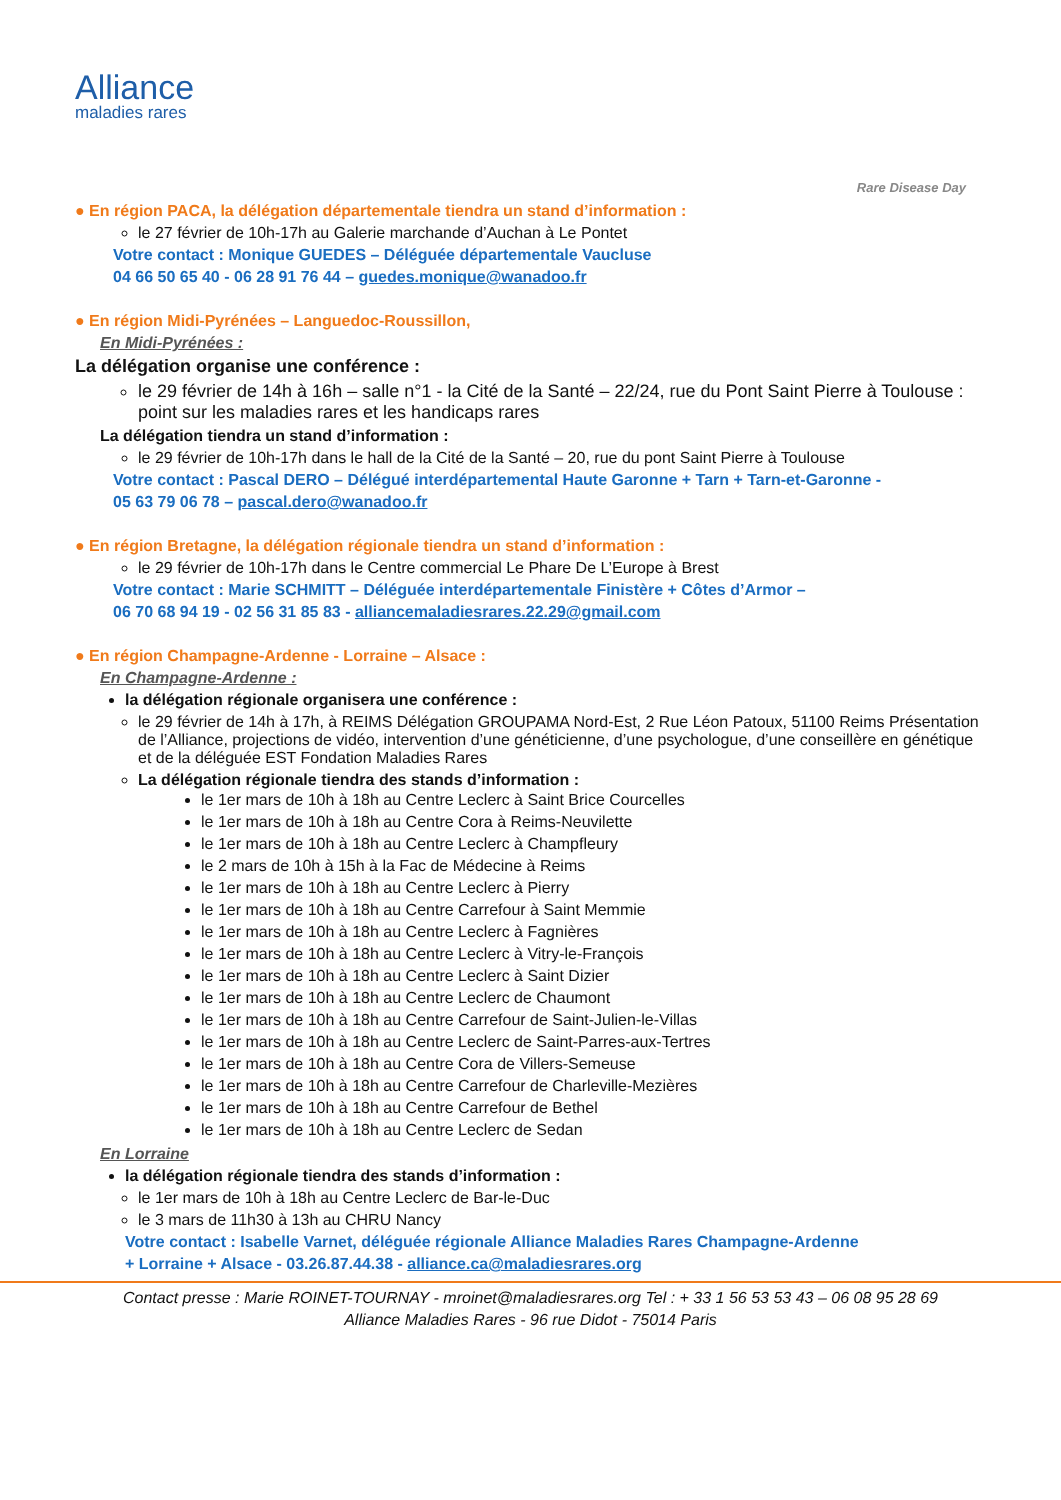Alliance
maladies rares
Rare Disease Day
● En région PACA, la délégation départementale tiendra un stand d’information :
le 27 février de 10h-17h au Galerie marchande d’Auchan à Le Pontet
Votre contact : Monique GUEDES – Déléguée départementale Vaucluse
04 66 50 65 40 - 06 28 91 76 44 – guedes.monique@wanadoo.fr
● En région Midi-Pyrénées – Languedoc-Roussillon,
En Midi-Pyrénées :
La délégation organise une conférence :
le 29 février de 14h à 16h – salle n°1 - la Cité de la Santé – 22/24, rue du Pont Saint Pierre à Toulouse : point sur les maladies rares et les handicaps rares
La délégation tiendra un stand d’information :
le 29 février de 10h-17h dans le hall de la Cité de la Santé – 20, rue du pont Saint Pierre à Toulouse
Votre contact : Pascal DERO – Délégué interdépartemental Haute Garonne + Tarn + Tarn-et-Garonne -
05 63 79 06 78 – pascal.dero@wanadoo.fr
● En région Bretagne, la délégation régionale tiendra un stand d’information :
le 29 février de 10h-17h dans le Centre commercial Le Phare De L’Europe à Brest
Votre contact : Marie SCHMITT – Déléguée interdépartementale Finistère + Côtes d’Armor –
06 70 68 94 19 - 02 56 31 85 83 - alliancemaladiesrares.22.29@gmail.com
● En région Champagne-Ardenne - Lorraine – Alsace :
En Champagne-Ardenne :
la délégation régionale organisera une conférence :
le 29 février de 14h à 17h, à REIMS Délégation GROUPAMA Nord-Est, 2 Rue Léon Patoux, 51100 Reims Présentation de l’Alliance, projections de vidéo, intervention d’une généticienne, d’une psychologue, d’une conseillère en génétique et de la déléguée EST Fondation Maladies Rares
La délégation régionale tiendra des stands d’information :
le 1er mars de 10h à 18h au Centre Leclerc à Saint Brice Courcelles
le 1er mars de 10h à 18h au Centre Cora à Reims-Neuvilette
le 1er mars de 10h à 18h au Centre Leclerc à Champfleury
le 2 mars de 10h à 15h à la Fac de Médecine à Reims
le 1er mars de 10h à 18h au Centre Leclerc à Pierry
le 1er mars de 10h à 18h au Centre Carrefour à Saint Memmie
le 1er mars de 10h à 18h au Centre Leclerc à Fagnières
le 1er mars de 10h à 18h au Centre Leclerc à Vitry-le-François
le 1er mars de 10h à 18h au Centre Leclerc à Saint Dizier
le 1er mars de 10h à 18h au Centre Leclerc de Chaumont
le 1er mars de 10h à 18h au Centre Carrefour de Saint-Julien-le-Villas
le 1er mars de 10h à 18h au Centre Leclerc de Saint-Parres-aux-Tertres
le 1er mars de 10h à 18h au Centre Cora de Villers-Semeuse
le 1er mars de 10h à 18h au Centre Carrefour de Charleville-Mezières
le 1er mars de 10h à 18h au Centre Carrefour de Bethel
le 1er mars de 10h à 18h au Centre Leclerc de Sedan
En Lorraine
la délégation régionale tiendra des stands d’information :
le 1er mars de 10h à 18h au Centre Leclerc de Bar-le-Duc
le 3 mars de 11h30 à 13h au CHRU Nancy
Votre contact : Isabelle Varnet, déléguée régionale Alliance Maladies Rares Champagne-Ardenne
+ Lorraine + Alsace - 03.26.87.44.38 - alliance.ca@maladiesrares.org
Contact presse : Marie ROINET-TOURNAY - mroinet@maladiesrares.org Tel : + 33 1 56 53 53 43 – 06 08 95 28 69
Alliance Maladies Rares - 96 rue Didot - 75014 Paris